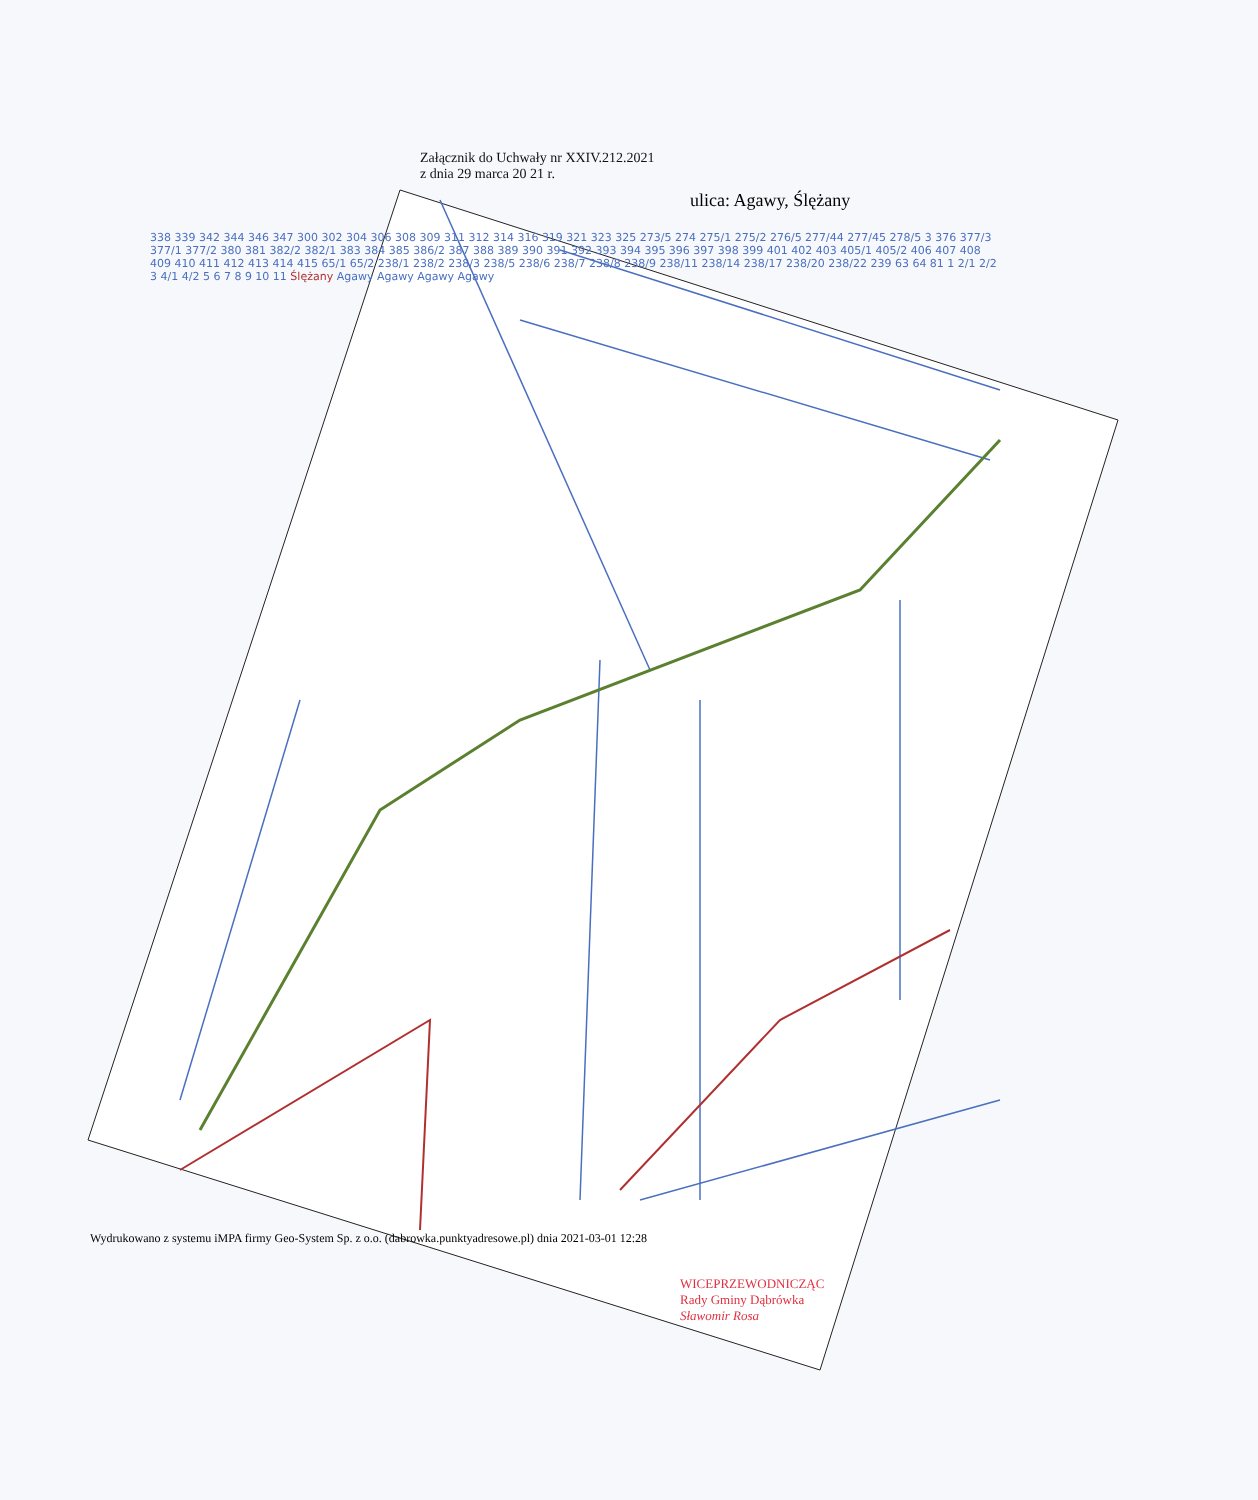Załącznik do Uchwały nr XXIV.212.2021
z dnia 29 marca 20 21 r.
ulica: Agawy, Ślężany
338 339 342 344 346 347 300 302 304 306 308 309 311 312 314 316 319 321 323 325 273/5 274 275/1 275/2 276/5 277/44 277/45 278/5 3 376 377/3 377/1 377/2 380 381 382/2 382/1 383 384 385 386/2 387 388 389 390 391 392 393 394 395 396 397 398 399 401 402 403 405/1 405/2 406 407 408 409 410 411 412 413 414 415 65/1 65/2 238/1 238/2 238/3 238/5 238/6 238/7 238/8 238/9 238/11 238/14 238/17 238/20 238/22 239 63 64 81 1 2/1 2/2 3 4/1 4/2 5 6 7 8 9 10 11 Ślężany Agawy Agawy Agawy Agawy
Wydrukowano z systemu iMPA firmy Geo-System Sp. z o.o. (dabrowka.punktyadresowe.pl) dnia 2021-03-01 12:28
WICEPRZEWODNICZĄC
Rady Gminy Dąbrówka
Sławomir Rosa